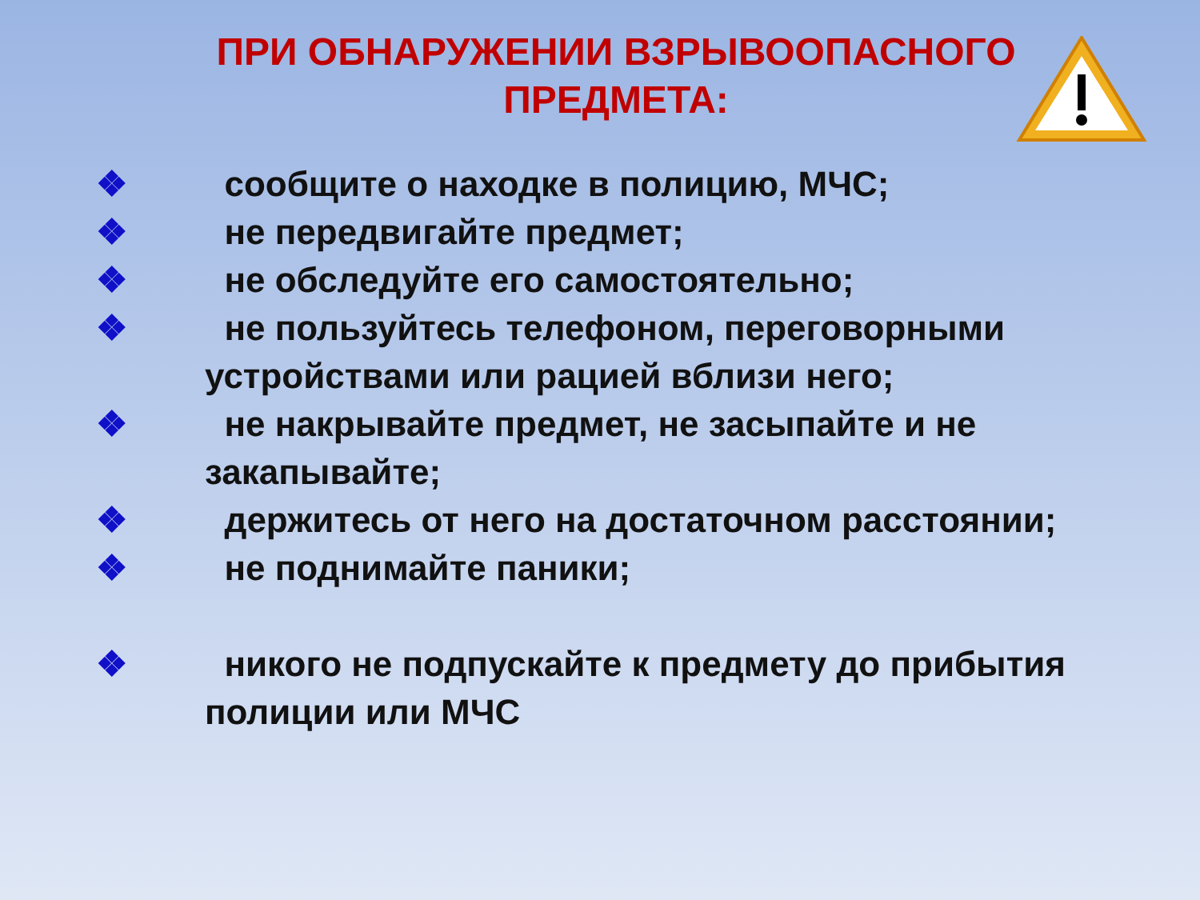ПРИ ОБНАРУЖЕНИИ ВЗРЫВООПАСНОГО
ПРЕДМЕТА:
❖ сообщите о находке в полицию, МЧС;
❖ не передвигайте предмет;
❖ не обследуйте его самостоятельно;
❖ не пользуйтесь телефоном, переговорными устройствами или рацией вблизи него;
❖ не накрывайте предмет, не засыпайте и не закапывайте;
❖ держитесь от него на достаточном расстоянии;
❖ не поднимайте паники;
❖ никого не подпускайте к предмету до прибытия полиции или МЧС